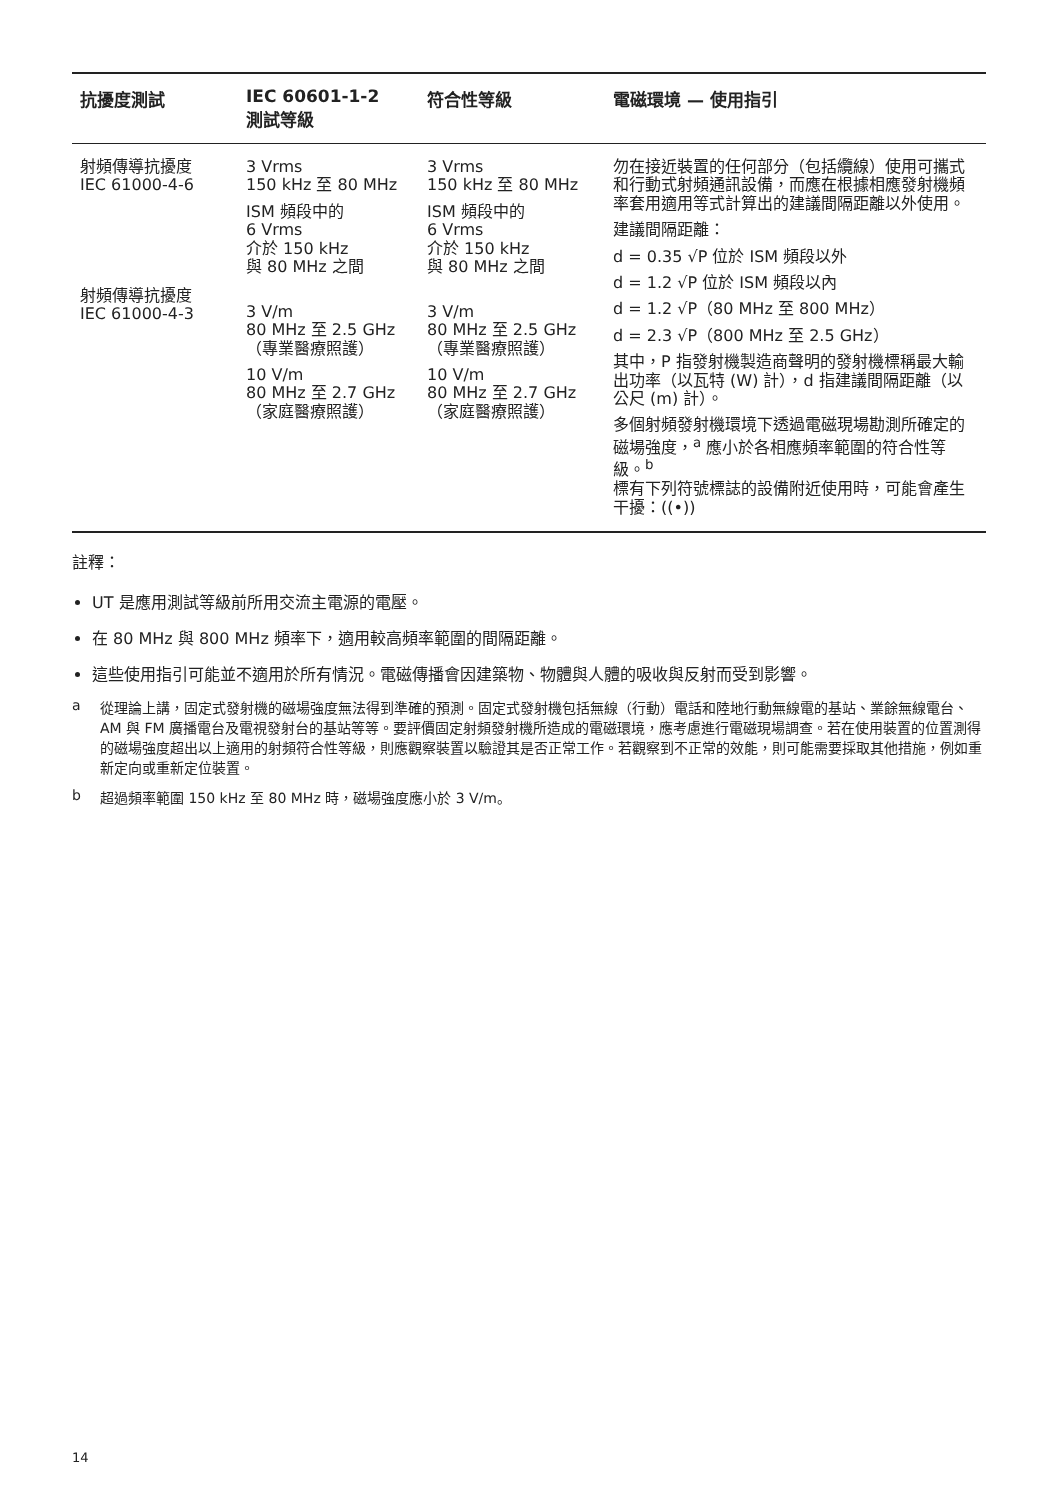| 抗擾度測試 | IEC 60601-1-2 測試等級 | 符合性等級 | 電磁環境 — 使用指引 |
| --- | --- | --- | --- |
| 射頻傳導抗擾度 IEC 61000-4-6 射頻傳導抗擾度 IEC 61000-4-3 | 3 Vrms 150 kHz 至 80 MHz ISM 頻段中的 6 Vrms 介於 150 kHz 與 80 MHz 之間 3 V/m 80 MHz 至 2.5 GHz （專業醫療照護） 10 V/m 80 MHz 至 2.7 GHz （家庭醫療照護） | 3 Vrms 150 kHz 至 80 MHz ISM 頻段中的 6 Vrms 介於 150 kHz 與 80 MHz 之間 3 V/m 80 MHz 至 2.5 GHz （專業醫療照護） 10 V/m 80 MHz 至 2.7 GHz （家庭醫療照護） | 勿在接近裝置的任何部分（包括纜線）使用可攜式和行動式射頻通訊設備，而應在根據相應發射機頻率套用適用等式計算出的建議間隔距離以外使用。 建議間隔距離： d = 0.35 √P 位於 ISM 頻段以外 d = 1.2 √P 位於 ISM 頻段以內 d = 1.2 √P（80 MHz 至 800 MHz） d = 2.3 √P（800 MHz 至 2.5 GHz） 其中，P 指發射機製造商聲明的發射機標稱最大輸出功率（以瓦特 (W) 計），d 指建議間隔距離（以公尺 (m) 計）。 多個射頻發射機環境下透過電磁現場勘測所確定的磁場強度，<sup>a</sup> 應小於各相應頻率範圍的符合性等級。<sup>b</sup> 標有下列符號標誌的設備附近使用時，可能會產生干擾：((•)) |
註釋：
UT 是應用測試等級前所用交流主電源的電壓。
在 80 MHz 與 800 MHz 頻率下，適用較高頻率範圍的間隔距離。
這些使用指引可能並不適用於所有情況。電磁傳播會因建築物、物體與人體的吸收與反射而受到影響。
a 從理論上講，固定式發射機的磁場強度無法得到準確的預測。固定式發射機包括無線（行動）電話和陸地行動無線電的基站、業餘無線電台、AM 與 FM 廣播電台及電視發射台的基站等等。要評價固定射頻發射機所造成的電磁環境，應考慮進行電磁現場調查。若在使用裝置的位置測得的磁場強度超出以上適用的射頻符合性等級，則應觀察裝置以驗證其是否正常工作。若觀察到不正常的效能，則可能需要採取其他措施，例如重新定向或重新定位裝置。
b 超過頻率範圍 150 kHz 至 80 MHz 時，磁場強度應小於 3 V/m。
14